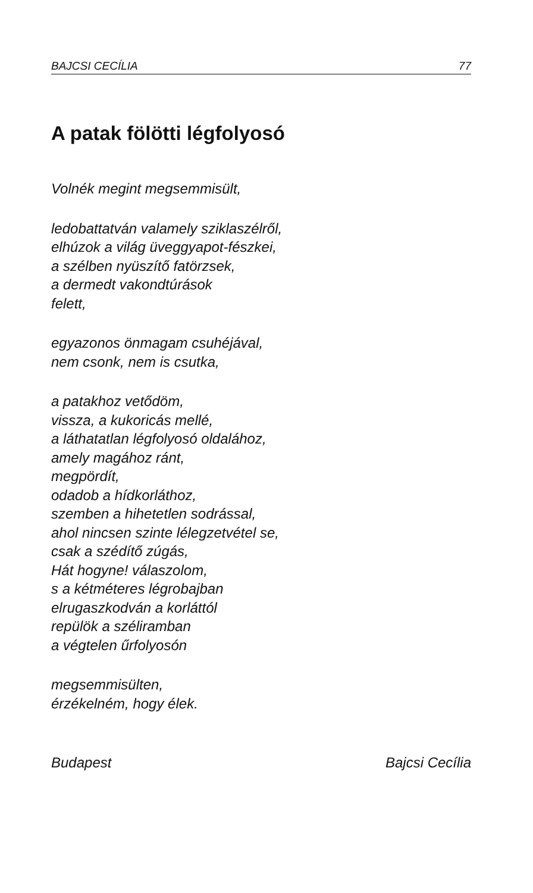BAJCSI CECÍLIA 77
A patak fölötti légfolyosó
Volnék megint megsemmisült,
ledobattatván valamely sziklaszélről,
elhúzok a világ üveggyapot-fészkei,
a szélben nyüszítő fatörzsek,
a dermedt vakondtúrások
felett,
egyazonos önmagam csuhéjával,
nem csonk, nem is csutka,
a patakhoz vetődöm,
vissza, a kukoricás mellé,
a láthatatlan légfolyosó oldalához,
amely magához ránt,
megpördít,
odadob a hídkorláthoz,
szemben a hihetetlen sodrással,
ahol nincsen szinte lélegzetvétel se,
csak a szédítő zúgás,
Hát hogyne! válaszolom,
s a kétméteres légrobajban
elrugaszkodván a korláttól
repülök a széliramban
a végtelen űrfolyosón
megsemmisülten,
érzékelném, hogy élek.
Budapest Bajcsi Cecília